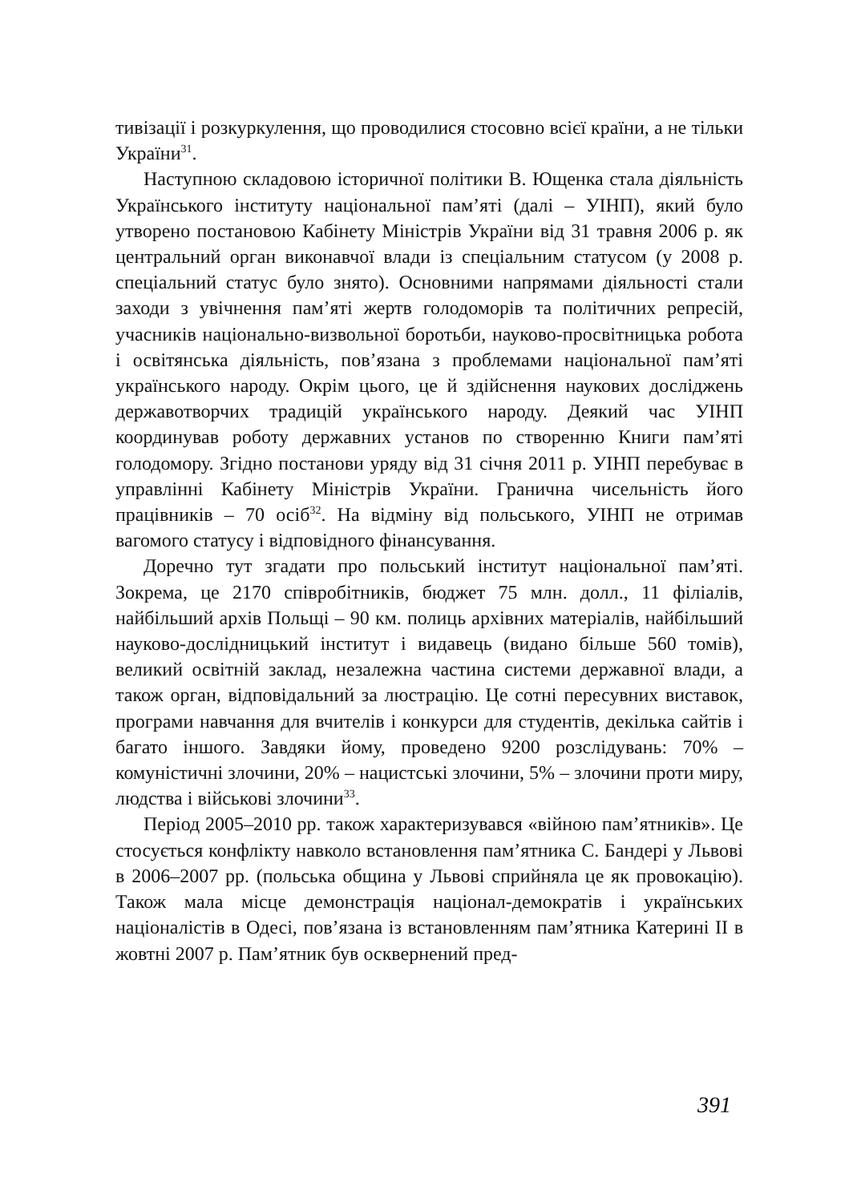тивізації і розкуркулення, що проводилися стосовно всієї країни, а не тільки України<sup>31</sup>.
Наступною складовою історичної політики В. Ющенка стала діяльність Українського інституту національної пам’яті (далі – УІНП), який було утворено постановою Кабінету Міністрів України від 31 травня 2006 р. як центральний орган виконавчої влади із спеціальним статусом (у 2008 р. спеціальний статус було знято). Основними напрямами діяльності стали заходи з увічнення пам’яті жертв голодоморів та політичних репресій, учасників національно-визвольної боротьби, науково-просвітницька робота і освітянська діяльність, пов’язана з проблемами національної пам’яті українського народу. Окрім цього, це й здійснення наукових досліджень державотворчих традицій українського народу. Деякий час УІНП координував роботу державних установ по створенню Книги пам’яті голодомору. Згідно постанови уряду від 31 січня 2011 р. УІНП перебуває в управлінні Кабінету Міністрів України. Гранична чисельність його працівників – 70 осіб<sup>32</sup>. На відміну від польського, УІНП не отримав вагомого статусу і відповідного фінансування.
Доречно тут згадати про польський інститут національної пам’яті. Зокрема, це 2170 співробітників, бюджет 75 млн. долл., 11 філіалів, найбільший архів Польщі – 90 км. полиць архівних матеріалів, найбільший науково-дослідницький інститут і видавець (видано більше 560 томів), великий освітній заклад, незалежна частина системи державної влади, а також орган, відповідальний за люстрацію. Це сотні пересувних виставок, програми навчання для вчителів і конкурси для студентів, декілька сайтів і багато іншого. Завдяки йому, проведено 9200 розслідувань: 70% – комуністичні злочини, 20% – нацистські злочини, 5% – злочини проти миру, людства і військові злочини<sup>33</sup>.
Період 2005–2010 рр. також характеризувався «війною пам’ятників». Це стосується конфлікту навколо встановлення пам’ятника С. Бандері у Львові в 2006–2007 рр. (польська община у Львові сприйняла це як провокацію). Також мала місце демонстрація націонал-демократів і українських націоналістів в Одесі, пов’язана із встановленням пам’ятника Катерині ІІ в жовтні 2007 р. Пам’ятник був осквернений пред-
391